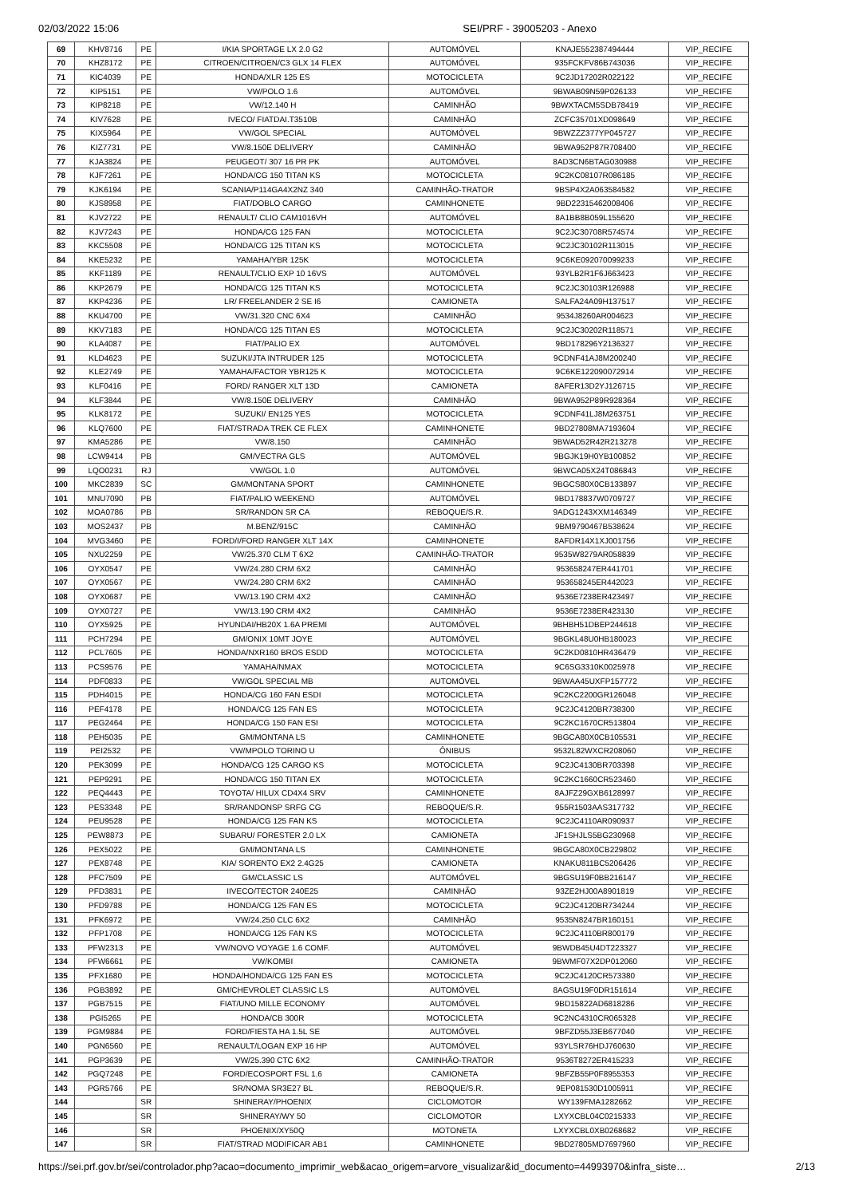02/03/2022 15:06 SEI/PRF - 39005203 - Anexo
| 69 | KHV8716 | PE | I/KIA SPORTAGE LX 2.0 G2 | AUTOMÓVEL | KNAJE552387494444 | VIP_RECIFE |
| 70 | KHZ8172 | PE | CITROEN/CITROEN/C3 GLX 14 FLEX | AUTOMÓVEL | 935FCKFV86B743036 | VIP_RECIFE |
| 71 | KIC4039 | PE | HONDA/XLR 125 ES | MOTOCICLETA | 9C2JD17202R022122 | VIP_RECIFE |
| 72 | KIP5151 | PE | VW/POLO 1.6 | AUTOMÓVEL | 9BWAB09N59P026133 | VIP_RECIFE |
| 73 | KIP8218 | PE | VW/12.140 H | CAMINHÃO | 9BWXTACM5SDB78419 | VIP_RECIFE |
| 74 | KIV7628 | PE | IVECO/ FIATDAI.T3510B | CAMINHÃO | ZCFC35701XD098649 | VIP_RECIFE |
| 75 | KIX5964 | PE | VW/GOL SPECIAL | AUTOMÓVEL | 9BWZZZ377YP045727 | VIP_RECIFE |
| 76 | KIZ7731 | PE | VW/8.150E DELIVERY | CAMINHÃO | 9BWA952P87R708400 | VIP_RECIFE |
| 77 | KJA3824 | PE | PEUGEOT/ 307 16 PR PK | AUTOMÓVEL | 8AD3CN6BTAG030988 | VIP_RECIFE |
| 78 | KJF7261 | PE | HONDA/CG 150 TITAN KS | MOTOCICLETA | 9C2KC08107R086185 | VIP_RECIFE |
| 79 | KJK6194 | PE | SCANIA/P114GA4X2NZ 340 | CAMINHÃO-TRATOR | 9BSP4X2A063584582 | VIP_RECIFE |
| 80 | KJS8958 | PE | FIAT/DOBLO CARGO | CAMINHONETE | 9BD22315462008406 | VIP_RECIFE |
| 81 | KJV2722 | PE | RENAULT/ CLIO CAM1016VH | AUTOMÓVEL | 8A1BB8B059L155620 | VIP_RECIFE |
| 82 | KJV7243 | PE | HONDA/CG 125 FAN | MOTOCICLETA | 9C2JC30708R574574 | VIP_RECIFE |
| 83 | KKC5508 | PE | HONDA/CG 125 TITAN KS | MOTOCICLETA | 9C2JC30102R113015 | VIP_RECIFE |
| 84 | KKE5232 | PE | YAMAHA/YBR 125K | MOTOCICLETA | 9C6KE092070099233 | VIP_RECIFE |
| 85 | KKF1189 | PE | RENAULT/CLIO EXP 10 16VS | AUTOMÓVEL | 93YLB2R1F6J663423 | VIP_RECIFE |
| 86 | KKP2679 | PE | HONDA/CG 125 TITAN KS | MOTOCICLETA | 9C2JC30103R126988 | VIP_RECIFE |
| 87 | KKP4236 | PE | LR/ FREELANDER 2 SE I6 | CAMIONETA | SALFA24A09H137517 | VIP_RECIFE |
| 88 | KKU4700 | PE | VW/31.320 CNC 6X4 | CAMINHÃO | 9534J8260AR004623 | VIP_RECIFE |
| 89 | KKV7183 | PE | HONDA/CG 125 TITAN ES | MOTOCICLETA | 9C2JC30202R118571 | VIP_RECIFE |
| 90 | KLA4087 | PE | FIAT/PALIO EX | AUTOMÓVEL | 9BD178296Y2136327 | VIP_RECIFE |
| 91 | KLD4623 | PE | SUZUKI/JTA INTRUDER 125 | MOTOCICLETA | 9CDNF41AJ8M200240 | VIP_RECIFE |
| 92 | KLE2749 | PE | YAMAHA/FACTOR YBR125 K | MOTOCICLETA | 9C6KE122090072914 | VIP_RECIFE |
| 93 | KLF0416 | PE | FORD/ RANGER XLT 13D | CAMIONETA | 8AFER13D2YJ126715 | VIP_RECIFE |
| 94 | KLF3844 | PE | VW/8.150E DELIVERY | CAMINHÃO | 9BWA952P89R928364 | VIP_RECIFE |
| 95 | KLK8172 | PE | SUZUKI/ EN125 YES | MOTOCICLETA | 9CDNF41LJ8M263751 | VIP_RECIFE |
| 96 | KLQ7600 | PE | FIAT/STRADA TREK CE FLEX | CAMINHONETE | 9BD27808MA7193604 | VIP_RECIFE |
| 97 | KMA5286 | PE | VW/8.150 | CAMINHÃO | 9BWAD52R42R213278 | VIP_RECIFE |
| 98 | LCW9414 | PB | GM/VECTRA GLS | AUTOMÓVEL | 9BGJK19H0YB100852 | VIP_RECIFE |
| 99 | LQO0231 | RJ | VW/GOL 1.0 | AUTOMÓVEL | 9BWCA05X24T086843 | VIP_RECIFE |
| 100 | MKC2839 | SC | GM/MONTANA SPORT | CAMINHONETE | 9BGCS80X0CB133897 | VIP_RECIFE |
| 101 | MNU7090 | PB | FIAT/PALIO WEEKEND | AUTOMÓVEL | 9BD178837W0709727 | VIP_RECIFE |
| 102 | MOA0786 | PB | SR/RANDON SR CA | REBOQUE/S.R. | 9ADG1243XXM146349 | VIP_RECIFE |
| 103 | MOS2437 | PB | M.BENZ/915C | CAMINHÃO | 9BM9790467B538624 | VIP_RECIFE |
| 104 | MVG3460 | PE | FORD/I/FORD RANGER XLT 14X | CAMINHONETE | 8AFDR14X1XJ001756 | VIP_RECIFE |
| 105 | NXU2259 | PE | VW/25.370 CLM T 6X2 | CAMINHÃO-TRATOR | 9535W8279AR058839 | VIP_RECIFE |
| 106 | OYX0547 | PE | VW/24.280 CRM 6X2 | CAMINHÃO | 953658247ER441701 | VIP_RECIFE |
| 107 | OYX0567 | PE | VW/24.280 CRM 6X2 | CAMINHÃO | 953658245ER442023 | VIP_RECIFE |
| 108 | OYX0687 | PE | VW/13.190 CRM 4X2 | CAMINHÃO | 9536E7238ER423497 | VIP_RECIFE |
| 109 | OYX0727 | PE | VW/13.190 CRM 4X2 | CAMINHÃO | 9536E7238ER423130 | VIP_RECIFE |
| 110 | OYX5925 | PE | HYUNDAI/HB20X 1.6A PREMI | AUTOMÓVEL | 9BHBH51DBEP244618 | VIP_RECIFE |
| 111 | PCH7294 | PE | GM/ONIX 10MT JOYE | AUTOMÓVEL | 9BGKL48U0HB180023 | VIP_RECIFE |
| 112 | PCL7605 | PE | HONDA/NXR160 BROS ESDD | MOTOCICLETA | 9C2KD0810HR436479 | VIP_RECIFE |
| 113 | PCS9576 | PE | YAMAHA/NMAX | MOTOCICLETA | 9C6SG3310K0025978 | VIP_RECIFE |
| 114 | PDF0833 | PE | VW/GOL SPECIAL MB | AUTOMÓVEL | 9BWAA45UXFP157772 | VIP_RECIFE |
| 115 | PDH4015 | PE | HONDA/CG 160 FAN ESDI | MOTOCICLETA | 9C2KC2200GR126048 | VIP_RECIFE |
| 116 | PEF4178 | PE | HONDA/CG 125 FAN ES | MOTOCICLETA | 9C2JC4120BR738300 | VIP_RECIFE |
| 117 | PEG2464 | PE | HONDA/CG 150 FAN ESI | MOTOCICLETA | 9C2KC1670CR513804 | VIP_RECIFE |
| 118 | PEH5035 | PE | GM/MONTANA LS | CAMINHONETE | 9BGCA80X0CB105531 | VIP_RECIFE |
| 119 | PEI2532 | PE | VW/MPOLO TORINO U | ÔNIBUS | 9532L82WXCR208060 | VIP_RECIFE |
| 120 | PEK3099 | PE | HONDA/CG 125 CARGO KS | MOTOCICLETA | 9C2JC4130BR703398 | VIP_RECIFE |
| 121 | PEP9291 | PE | HONDA/CG 150 TITAN EX | MOTOCICLETA | 9C2KC1660CR523460 | VIP_RECIFE |
| 122 | PEQ4443 | PE | TOYOTA/ HILUX CD4X4 SRV | CAMINHONETE | 8AJFZ29GXB6128997 | VIP_RECIFE |
| 123 | PES3348 | PE | SR/RANDONSP SRFG CG | REBOQUE/S.R. | 955R1503AAS317732 | VIP_RECIFE |
| 124 | PEU9528 | PE | HONDA/CG 125 FAN KS | MOTOCICLETA | 9C2JC4110AR090937 | VIP_RECIFE |
| 125 | PEW8873 | PE | SUBARU/ FORESTER 2.0 LX | CAMIONETA | JF1SHJLS5BG230968 | VIP_RECIFE |
| 126 | PEX5022 | PE | GM/MONTANA LS | CAMINHONETE | 9BGCA80X0CB229802 | VIP_RECIFE |
| 127 | PEX8748 | PE | KIA/ SORENTO EX2 2.4G25 | CAMIONETA | KNAKU811BC5206426 | VIP_RECIFE |
| 128 | PFC7509 | PE | GM/CLASSIC LS | AUTOMÓVEL | 9BGSU19F0BB216147 | VIP_RECIFE |
| 129 | PFD3831 | PE | IIVECO/TECTOR 240E25 | CAMINHÃO | 93ZE2HJ00A8901819 | VIP_RECIFE |
| 130 | PFD9788 | PE | HONDA/CG 125 FAN ES | MOTOCICLETA | 9C2JC4120BR734244 | VIP_RECIFE |
| 131 | PFK6972 | PE | VW/24.250 CLC 6X2 | CAMINHÃO | 9535N8247BR160151 | VIP_RECIFE |
| 132 | PFP1708 | PE | HONDA/CG 125 FAN KS | MOTOCICLETA | 9C2JC4110BR800179 | VIP_RECIFE |
| 133 | PFW2313 | PE | VW/NOVO VOYAGE 1.6 COMF. | AUTOMÓVEL | 9BWDB45U4DT223327 | VIP_RECIFE |
| 134 | PFW6661 | PE | VW/KOMBI | CAMIONETA | 9BWMF07X2DP012060 | VIP_RECIFE |
| 135 | PFX1680 | PE | HONDA/HONDA/CG 125 FAN ES | MOTOCICLETA | 9C2JC4120CR573380 | VIP_RECIFE |
| 136 | PGB3892 | PE | GM/CHEVROLET CLASSIC LS | AUTOMÓVEL | 8AGSU19F0DR151614 | VIP_RECIFE |
| 137 | PGB7515 | PE | FIAT/UNO MILLE ECONOMY | AUTOMÓVEL | 9BD15822AD6818286 | VIP_RECIFE |
| 138 | PGI5265 | PE | HONDA/CB 300R | MOTOCICLETA | 9C2NC4310CR065328 | VIP_RECIFE |
| 139 | PGM9884 | PE | FORD/FIESTA HA 1.5L SE | AUTOMÓVEL | 9BFZD55J3EB677040 | VIP_RECIFE |
| 140 | PGN6560 | PE | RENAULT/LOGAN EXP 16 HP | AUTOMÓVEL | 93YLSR76HDJ760630 | VIP_RECIFE |
| 141 | PGP3639 | PE | VW/25.390 CTC 6X2 | CAMINHÃO-TRATOR | 9536T8272ER415233 | VIP_RECIFE |
| 142 | PGQ7248 | PE | FORD/ECOSPORT FSL 1.6 | CAMIONETA | 9BFZB55P0F8955353 | VIP_RECIFE |
| 143 | PGR5766 | PE | SR/NOMA SR3E27 BL | REBOQUE/S.R. | 9EP081530D1005911 | VIP_RECIFE |
| 144 | | SR | SHINERAY/PHOENIX | CICLOMOTOR | WY139FMA1282662 | VIP_RECIFE |
| 145 | | SR | SHINERAY/WY 50 | CICLOMOTOR | LXYXCBL04C0215333 | VIP_RECIFE |
| 146 | | SR | PHOENIX/XY50Q | MOTONETA | LXYXCBL0XB0268682 | VIP_RECIFE |
| 147 | | SR | FIAT/STRAD MODIFICAR AB1 | CAMINHONETE | 9BD27805MD7697960 | VIP_RECIFE |
https://sei.prf.gov.br/sei/controlador.php?acao=documento_imprimir_web&acao_origem=arvore_visualizar&id_documento=44993970&infra_siste… 2/13